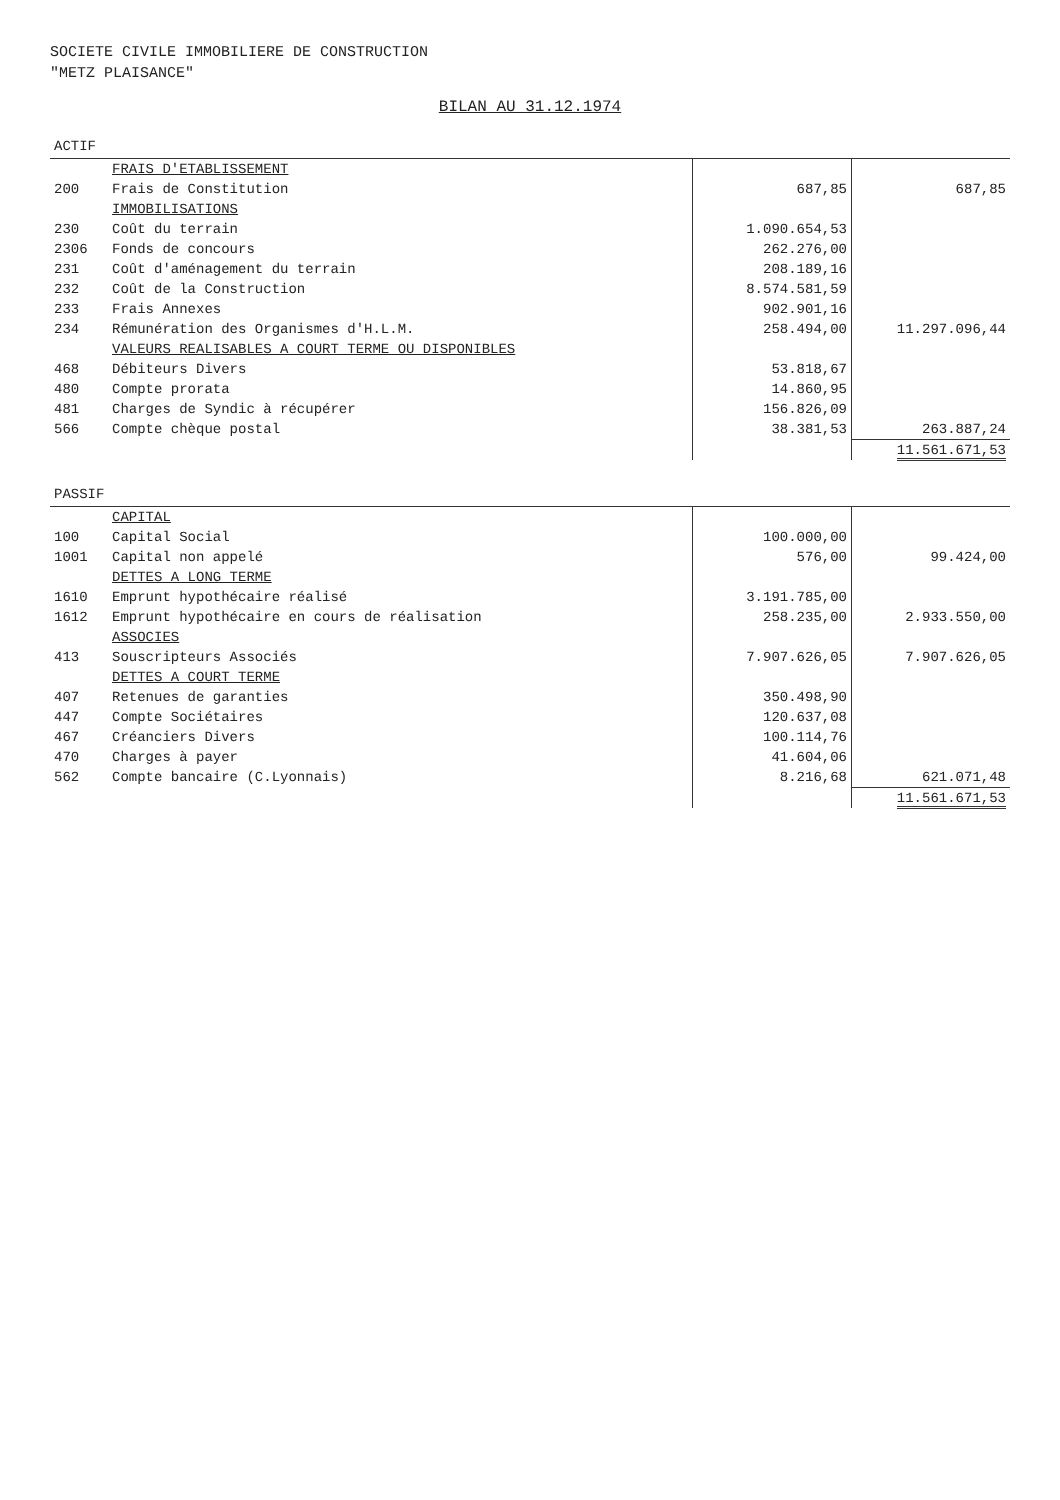SOCIETE CIVILE IMMOBILIERE DE CONSTRUCTION
"METZ PLAISANCE"
BILAN AU 31.12.1974
| ACTIF | | | |
| --- | --- | --- | --- |
| | FRAIS D'ETABLISSEMENT | | |
| 200 | Frais de Constitution | 687,85 | 687,85 |
| | IMMOBILISATIONS | | |
| 230 | Coût du terrain | 1.090.654,53 | |
| 2306 | Fonds de concours | 262.276,00 | |
| 231 | Coût d'aménagement du terrain | 208.189,16 | |
| 232 | Coût de la Construction | 8.574.581,59 | |
| 233 | Frais Annexes | 902.901,16 | |
| 234 | Rémunération des Organismes d'H.L.M. | 258.494,00 | 11.297.096,44 |
| | VALEURS REALISABLES A COURT TERME OU DISPONIBLES | | |
| 468 | Débiteurs Divers | 53.818,67 | |
| 480 | Compte prorata | 14.860,95 | |
| 481 | Charges de Syndic à récupérer | 156.826,09 | |
| 566 | Compte chèque postal | 38.381,53 | 263.887,24 |
| | | | 11.561.671,53 |
| PASSIF | | | |
| --- | --- | --- | --- |
| | CAPITAL | | |
| 100 | Capital Social | 100.000,00 | |
| 1001 | Capital non appelé | 576,00 | 99.424,00 |
| | DETTES A LONG TERME | | |
| 1610 | Emprunt hypothécaire réalisé | 3.191.785,00 | |
| 1612 | Emprunt hypothécaire en cours de réalisation | 258.235,00 | 2.933.550,00 |
| | ASSOCIES | | |
| 413 | Souscripteurs Associés | 7.907.626,05 | 7.907.626,05 |
| | DETTES A COURT TERME | | |
| 407 | Retenues de garanties | 350.498,90 | |
| 447 | Compte Sociétaires | 120.637,08 | |
| 467 | Créanciers Divers | 100.114,76 | |
| 470 | Charges à payer | 41.604,06 | |
| 562 | Compte bancaire (C.Lyonnais) | 8.216,68 | 621.071,48 |
| | | | 11.561.671,53 |